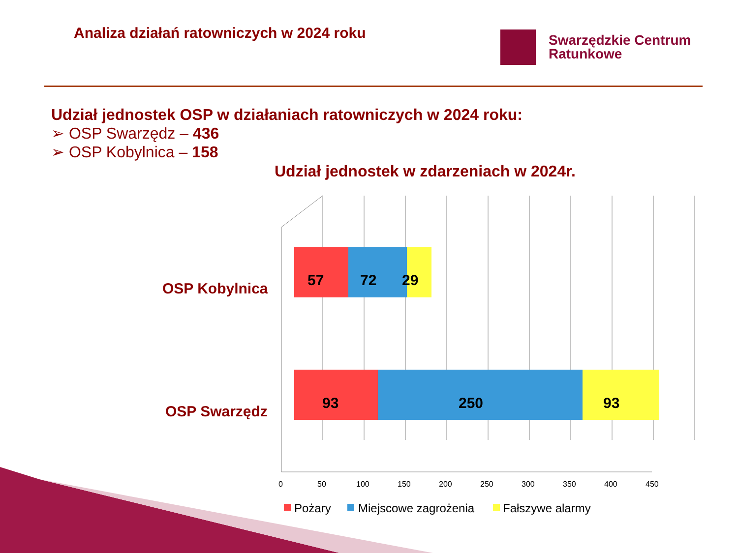Analiza działań ratowniczych w 2024 roku
Swarzędzkie Centrum
Ratunkowe
Udział jednostek OSP w działaniach ratowniczych w 2024 roku:
➢ OSP Swarzędz – 436
➢ OSP Kobylnica – 158
Udział jednostek w zdarzeniach w 2024r.
OSP Kobylnica
OSP Swarzędz
57
72
29
93
250
93
0
50
100
150
200
250
300
350
400
450
Pożary
Miejscowe zagrożenia
Fałszywe alarmy